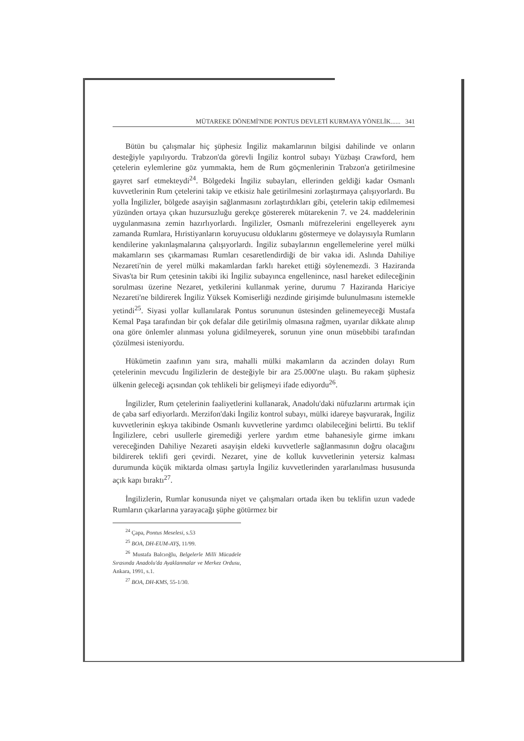MÜTAREKE DÖNEMİ'NDE PONTUS DEVLETİ KURMAYA YÖNELİK...... 341
Bütün bu çalışmalar hiç şüphesiz İngiliz makamlarının bilgisi dahilinde ve onların desteğiyle yapılıyordu. Trabzon'da görevli İngiliz kontrol subayı Yüzbaşı Crawford, hem çetelerin eylemlerine göz yummakta, hem de Rum göçmenlerinin Trabzon'a getirilmesine gayret sarf etmekteydi<sup>24</sup>. Bölgedeki İngiliz subayları, ellerinden geldiği kadar Osmanlı kuvvetlerinin Rum çetelerini takip ve etkisiz hale getirilmesini zorlaştırmaya çalışıyorlardı. Bu yolla İngilizler, bölgede asayişin sağlanmasını zorlaştırdıkları gibi, çetelerin takip edilmemesi yüzünden ortaya çıkan huzursuzluğu gerekçe göstererek mütarekenin 7. ve 24. maddelerinin uygulanmasına zemin hazırlıyorlardı. İngilizler, Osmanlı müfrezelerini engelleyerek aynı zamanda Rumlara, Hıristiyanların koruyucusu olduklarını göstermeye ve dolayısıyla Rumların kendilerine yakınlaşmalarına çalışıyorlardı. İngiliz subaylarının engellemelerine yerel mülki makamların ses çıkarmaması Rumları cesaretlendirdiği de bir vakıa idi. Aslında Dahiliye Nezareti'nin de yerel mülki makamlardan farklı hareket ettiği söylenemezdi. 3 Haziranda Sivas'ta bir Rum çetesinin takibi iki İngiliz subayınca engellenince, nasıl hareket edileceğinin sorulması üzerine Nezaret, yetkilerini kullanmak yerine, durumu 7 Haziranda Hariciye Nezareti'ne bildirerek İngiliz Yüksek Komiserliği nezdinde girişimde bulunulmasını istemekle yetindi<sup>25</sup>. Siyasi yollar kullanılarak Pontus sorununun üstesinden gelinemeyeceği Mustafa Kemal Paşa tarafından bir çok defalar dile getirilmiş olmasına rağmen, uyarılar dikkate alınıp ona göre önlemler alınması yoluna gidilmeyerek, sorunun yine onun müsebbibi tarafından çözülmesi isteniyordu.
Hükümetin zaafının yanı sıra, mahalli mülki makamların da aczinden dolayı Rum çetelerinin mevcudu İngilizlerin de desteğiyle bir ara 25.000'ne ulaştı. Bu rakam şüphesiz ülkenin geleceği açısından çok tehlikeli bir gelişmeyi ifade ediyordu<sup>26</sup>.
İngilizler, Rum çetelerinin faaliyetlerini kullanarak, Anadolu'daki nüfuzlarını artırmak için de çaba sarf ediyorlardı. Merzifon'daki İngiliz kontrol subayı, mülki idareye başvurarak, İngiliz kuvvetlerinin eşkıya takibinde Osmanlı kuvvetlerine yardımcı olabileceğini belirtti. Bu teklif İngilizlere, cebri usullerle giremediği yerlere yardım etme bahanesiyle girme imkanı vereceğinden Dahiliye Nezareti asayişin eldeki kuvvetlerle sağlanmasının doğru olacağını bildirerek teklifi geri çevirdi. Nezaret, yine de kolluk kuvvetlerinin yetersiz kalması durumunda küçük miktarda olması şartıyla İngiliz kuvvetlerinden yararlanılması hususunda açık kapı bıraktı<sup>27</sup>.
İngilizlerin, Rumlar konusunda niyet ve çalışmaları ortada iken bu teklifin uzun vadede Rumların çıkarlarına yarayacağı şüphe götürmez bir
<sup>24</sup> Çapa, Pontus Meselesi, s.53
<sup>25</sup> BOA, DH-EUM-AYŞ, 11/99.
<sup>26</sup> Mustafa Balcıoğlu, Belgelerle Milli Mücadele Sırasında Anadolu'da Ayaklanmalar ve Merkez Ordusu, Ankara, 1991, s.1.
<sup>27</sup> BOA, DH-KMS, 55-1/30.